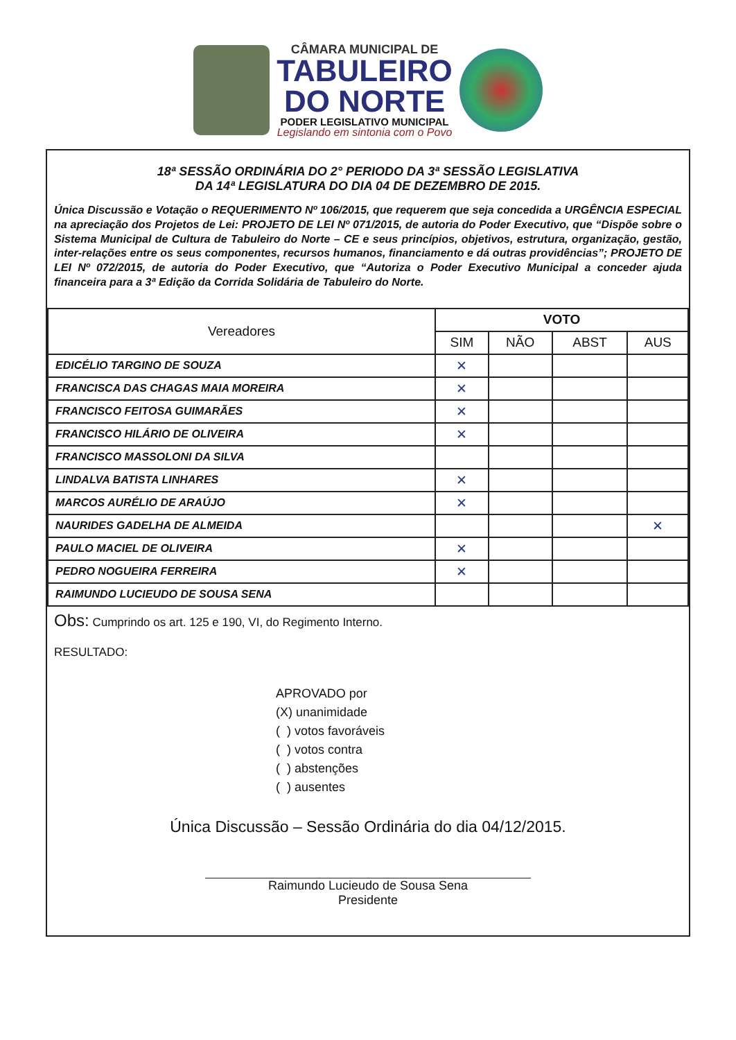CÂMARA MUNICIPAL DE
TABULEIRO
DO NORTE
PODER LEGISLATIVO MUNICIPAL
Legislando em sintonia com o Povo
18ª SESSÃO ORDINÁRIA DO 2° PERIODO DA 3ª SESSÃO LEGISLATIVA
DA 14ª LEGISLATURA DO DIA 04 DE DEZEMBRO DE 2015.
Única Discussão e Votação o REQUERIMENTO Nº 106/2015, que requerem que seja concedida a URGÊNCIA ESPECIAL na apreciação dos Projetos de Lei: PROJETO DE LEI Nº 071/2015, de autoria do Poder Executivo, que “Dispõe sobre o Sistema Municipal de Cultura de Tabuleiro do Norte – CE e seus princípios, objetivos, estrutura, organização, gestão, inter-relações entre os seus componentes, recursos humanos, financiamento e dá outras providências”; PROJETO DE LEI Nº 072/2015, de autoria do Poder Executivo, que “Autoriza o Poder Executivo Municipal a conceder ajuda financeira para a 3ª Edição da Corrida Solidária de Tabuleiro do Norte.
| Vereadores | VOTO | | | |
| --- | --- | --- | --- | --- |
| | SIM | NÃO | ABST | AUS |
| EDICÉLIO TARGINO DE SOUZA | ✕ | | | |
| FRANCISCA DAS CHAGAS MAIA MOREIRA | ✕ | | | |
| FRANCISCO FEITOSA GUIMARÃES | ✕ | | | |
| FRANCISCO HILÁRIO DE OLIVEIRA | ✕ | | | |
| FRANCISCO MASSOLONI DA SILVA | | | | |
| LINDALVA BATISTA LINHARES | ✕ | | | |
| MARCOS AURÉLIO DE ARAÚJO | ✕ | | | |
| NAURIDES GADELHA DE ALMEIDA | | | | ✕ |
| PAULO MACIEL DE OLIVEIRA | ✕ | | | |
| PEDRO NOGUEIRA FERREIRA | ✕ | | | |
| RAIMUNDO LUCIEUDO DE SOUSA SENA | | | | |
Obs: Cumprindo os art. 125 e 190, VI, do Regimento Interno.
RESULTADO:
APROVADO por
(X) unanimidade
( ) votos favoráveis
( ) votos contra
( ) abstenções
( ) ausentes
Única Discussão – Sessão Ordinária do dia 04/12/2015.
Raimundo Lucieudo de Sousa Sena
Presidente